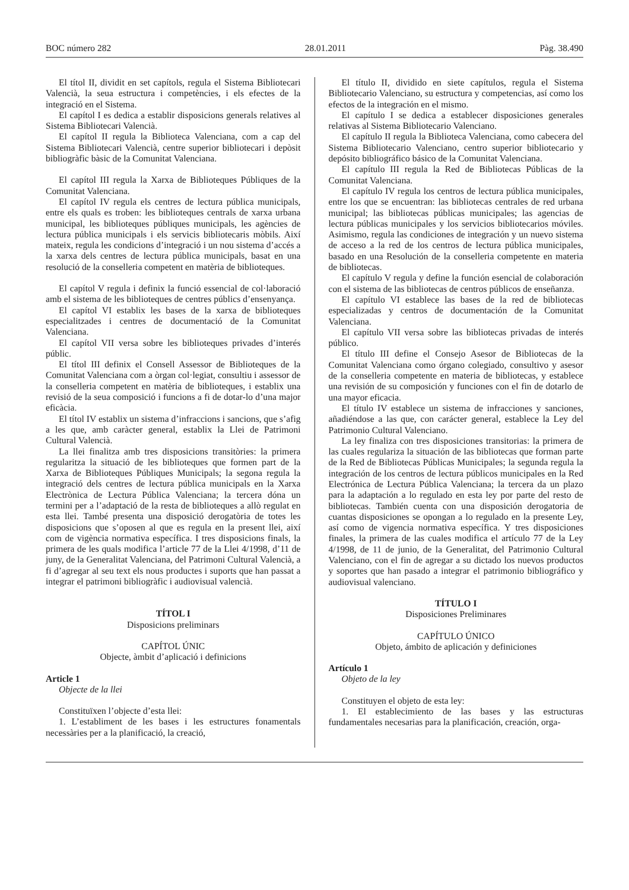BOC número 282 28.01.2011 Pàg. 38.490
El títol II, dividit en set capítols, regula el Sistema Bibliotecari Valencià, la seua estructura i competències, i els efectes de la integració en el Sistema.
El capítol I es dedica a establir disposicions generals relatives al Sistema Bibliotecari Valencià.
El capítol II regula la Biblioteca Valenciana, com a cap del Sistema Bibliotecari Valencià, centre superior bibliotecari i depòsit bibliogràfic bàsic de la Comunitat Valenciana.
El capítol III regula la Xarxa de Biblioteques Públiques de la Comunitat Valenciana.
El capítol IV regula els centres de lectura pública municipals, entre els quals es troben: les biblioteques centrals de xarxa urbana municipal, les biblioteques públiques municipals, les agències de lectura pública municipals i els servicis bibliotecaris mòbils. Així mateix, regula les condicions d’integració i un nou sistema d’accés a la xarxa dels centres de lectura pública municipals, basat en una resolució de la conselleria competent en matèria de biblioteques.
El capítol V regula i definix la funció essencial de col·laboració amb el sistema de les biblioteques de centres públics d’ensenyança.
El capítol VI establix les bases de la xarxa de biblioteques especialitzades i centres de documentació de la Comunitat Valenciana.
El capítol VII versa sobre les biblioteques privades d’interés públic.
El títol III definix el Consell Assessor de Biblioteques de la Comunitat Valenciana com a òrgan col·legiat, consultiu i assessor de la conselleria competent en matèria de biblioteques, i establix una revisió de la seua composició i funcions a fi de dotar-lo d’una major eficàcia.
El títol IV establix un sistema d’infraccions i sancions, que s’afig a les que, amb caràcter general, establix la Llei de Patrimoni Cultural Valencià.
La llei finalitza amb tres disposicions transitòries: la primera regularitza la situació de les biblioteques que formen part de la Xarxa de Biblioteques Públiques Municipals; la segona regula la integració dels centres de lectura pública municipals en la Xarxa Electrònica de Lectura Pública Valenciana; la tercera dóna un termini per a l’adaptació de la resta de biblioteques a allò regulat en esta llei. També presenta una disposició derogatòria de totes les disposicions que s’oposen al que es regula en la present llei, així com de vigència normativa específica. I tres disposicions finals, la primera de les quals modifica l’article 77 de la Llei 4/1998, d’11 de juny, de la Generalitat Valenciana, del Patrimoni Cultural Valencià, a fi d’agregar al seu text els nous productes i suports que han passat a integrar el patrimoni bibliogràfic i audiovisual valencià.
TÍTOL I
Disposicions preliminars
CAPÍTOL ÚNIC
Objecte, àmbit d’aplicació i definicions
Article 1
Objecte de la llei
Constituïxen l’objecte d’esta llei:
1. L’establiment de les bases i les estructures fonamentals necessàries per a la planificació, la creació,
El título II, dividido en siete capítulos, regula el Sistema Bibliotecario Valenciano, su estructura y competencias, así como los efectos de la integración en el mismo.
El capítulo I se dedica a establecer disposiciones generales relativas al Sistema Bibliotecario Valenciano.
El capítulo II regula la Biblioteca Valenciana, como cabecera del Sistema Bibliotecario Valenciano, centro superior bibliotecario y depósito bibliográfico básico de la Comunitat Valenciana.
El capítulo III regula la Red de Bibliotecas Públicas de la Comunitat Valenciana.
El capítulo IV regula los centros de lectura pública municipales, entre los que se encuentran: las bibliotecas centrales de red urbana municipal; las bibliotecas públicas municipales; las agencias de lectura públicas municipales y los servicios bibliotecarios móviles. Asimismo, regula las condiciones de integración y un nuevo sistema de acceso a la red de los centros de lectura pública municipales, basado en una Resolución de la conselleria competente en materia de bibliotecas.
El capítulo V regula y define la función esencial de colaboración con el sistema de las bibliotecas de centros públicos de enseñanza.
El capítulo VI establece las bases de la red de bibliotecas especializadas y centros de documentación de la Comunitat Valenciana.
El capítulo VII versa sobre las bibliotecas privadas de interés público.
El título III define el Consejo Asesor de Bibliotecas de la Comunitat Valenciana como órgano colegiado, consultivo y asesor de la conselleria competente en materia de bibliotecas, y establece una revisión de su composición y funciones con el fin de dotarlo de una mayor eficacia.
El título IV establece un sistema de infracciones y sanciones, añadiéndose a las que, con carácter general, establece la Ley del Patrimonio Cultural Valenciano.
La ley finaliza con tres disposiciones transitorias: la primera de las cuales regulariza la situación de las bibliotecas que forman parte de la Red de Bibliotecas Públicas Municipales; la segunda regula la integración de los centros de lectura públicos municipales en la Red Electrónica de Lectura Pública Valenciana; la tercera da un plazo para la adaptación a lo regulado en esta ley por parte del resto de bibliotecas. También cuenta con una disposición derogatoria de cuantas disposiciones se opongan a lo regulado en la presente Ley, así como de vigencia normativa específica. Y tres disposiciones finales, la primera de las cuales modifica el artículo 77 de la Ley 4/1998, de 11 de junio, de la Generalitat, del Patrimonio Cultural Valenciano, con el fin de agregar a su dictado los nuevos productos y soportes que han pasado a integrar el patrimonio bibliográfico y audiovisual valenciano.
TÍTULO I
Disposiciones Preliminares
CAPÍTULO ÚNICO
Objeto, ámbito de aplicación y definiciones
Artículo 1
Objeto de la ley
Constituyen el objeto de esta ley:
1. El establecimiento de las bases y las estructuras fundamentales necesarias para la planificación, creación, orga-